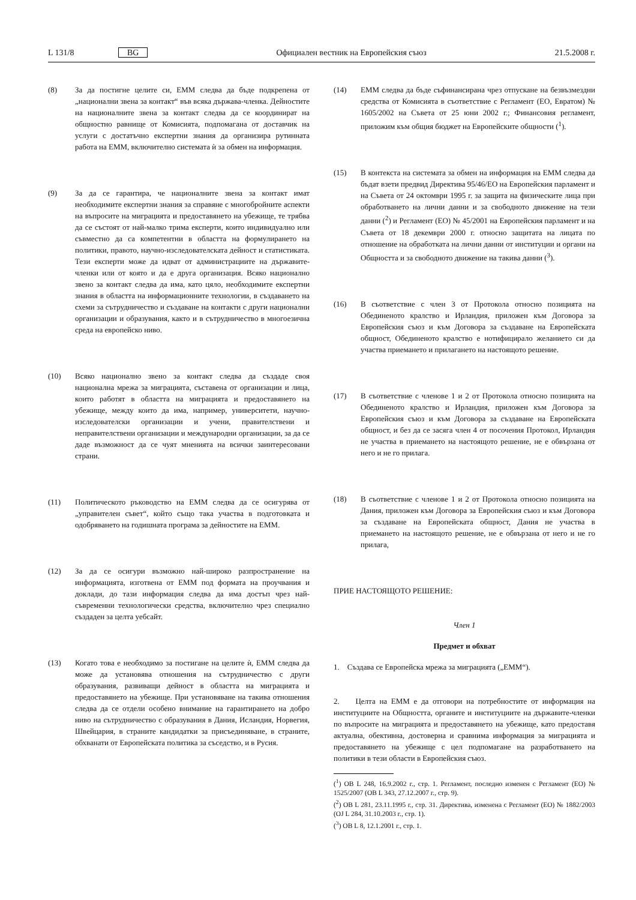L 131/8 BG Официален вестник на Европейския съюз 21.5.2008 г.
(8) За да постигне целите си, ЕММ следва да бъде подкрепена от „национални звена за контакт“ във всяка държава-членка. Дейностите на националните звена за контакт следва да се координират на общностно равнище от Комисията, подпомагана от доставчик на услуги с достатъчно експертни знания да организира рутинната работа на ЕММ, включително системата ѝ за обмен на информация.
(9) За да се гарантира, че националните звена за контакт имат необходимите експертни знания за справяне с многобройните аспекти на въпросите на миграцията и предоставянето на убежище, те трябва да се състоят от най-малко трима експерти, които индивидуално или съвместно да са компетентни в областта на формулирането на политики, правото, научно-изследователската дейност и статистиката. Тези експерти може да идват от администрациите на държавите-членки или от която и да е друга организация. Всяко национално звено за контакт следва да има, като цяло, необходимите експертни знания в областта на информационните технологии, в създаването на схеми за сътрудничество и създаване на контакти с други национални организации и образувания, както и в сътрудничество в многоезична среда на европейско ниво.
(10) Всяко национално звено за контакт следва да създаде своя национална мрежа за миграцията, съставена от организации и лица, които работят в областта на миграцията и предоставянето на убежище, между които да има, например, университети, научно-изследователски организации и учени, правителствени и неправителствени организации и международни организации, за да се даде възможност да се чуят мненията на всички заинтересовани страни.
(11) Политическото ръководство на ЕММ следва да се осигурява от „управителен съвет“, който също така участва в подготовката и одобряването на годишната програма за дейностите на ЕММ.
(12) За да се осигури възможно най-широко разпространение на информацията, изготвена от ЕММ под формата на проучвания и доклади, до тази информация следва да има достъп чрез най-съвременни технологически средства, включително чрез специално създаден за целта уебсайт.
(13) Когато това е необходимо за постигане на целите ѝ, ЕММ следва да може да установява отношения на сътрудничество с други образувания, развиващи дейност в областта на миграцията и предоставянето на убежище. При установяване на такива отношения следва да се отдели особено внимание на гарантирането на добро ниво на сътрудничество с образувания в Дания, Исландия, Норвегия, Швейцария, в страните кандидатки за присъединяване, в страните, обхванати от Европейската политика за съседство, и в Русия.
(14) ЕММ следва да бъде съфинансирана чрез отпускане на безвъзмездни средства от Комисията в съответствие с Регламент (ЕО, Евратом) № 1605/2002 на Съвета от 25 юни 2002 г.; Финансовия регламент, приложим към общия бюджет на Европейските общности (<sup>1</sup>).
(15) В контекста на системата за обмен на информация на ЕММ следва да бъдат взети предвид Директива 95/46/ЕО на Европейския парламент и на Съвета от 24 октомври 1995 г. за защита на физическите лица при обработването на лични данни и за свободното движение на тези данни (<sup>2</sup>) и Регламент (ЕО) № 45/2001 на Европейския парламент и на Съвета от 18 декември 2000 г. относно защитата на лицата по отношение на обработката на лични данни от институции и органи на Общността и за свободното движение на такива данни (<sup>3</sup>).
(16) В съответствие с член 3 от Протокола относно позицията на Обединеното кралство и Ирландия, приложен към Договора за Европейския съюз и към Договора за създаване на Европейската общност, Обединеното кралство е нотифицирало желанието си да участва приемането и прилагането на настоящото решение.
(17) В съответствие с членове 1 и 2 от Протокола относно позицията на Обединеното кралство и Ирландия, приложен към Договора за Европейския съюз и към Договора за създаване на Европейската общност, и без да се засяга член 4 от посочения Протокол, Ирландия не участва в приемането на настоящото решение, не е обвързана от него и не го прилага.
(18) В съответствие с членове 1 и 2 от Протокола относно позицията на Дания, приложен към Договора за Европейския съюз и към Договора за създаване на Европейската общност, Дания не участва в приемането на настоящото решение, не е обвързана от него и не го прилага,
ПРИЕ НАСТОЯЩОТО РЕШЕНИЕ:
Член 1
Предмет и обхват
1. Създава се Европейска мрежа за миграцията („ЕММ“).
2. Целта на ЕММ е да отговори на потребностите от информация на институциите на Общността, органите и институциите на държавите-членки по въпросите на миграцията и предоставянето на убежище, като предоставя актуална, обективна, достоверна и сравнима информация за миграцията и предоставянето на убежище с цел подпомагане на разработването на политики в тези области в Европейския съюз.
(<sup>1</sup>) ОВ L 248, 16.9.2002 г., стр. 1. Регламент, последно изменен с Регламент (ЕО) № 1525/2007 (ОВ L 343, 27.12.2007 г., стр. 9).
(<sup>2</sup>) ОВ L 281, 23.11.1995 г., стр. 31. Директива, изменена с Регламент (ЕО) № 1882/2003 (OJ L 284, 31.10.2003 г., стр. 1).
(<sup>3</sup>) ОВ L 8, 12.1.2001 г., стр. 1.